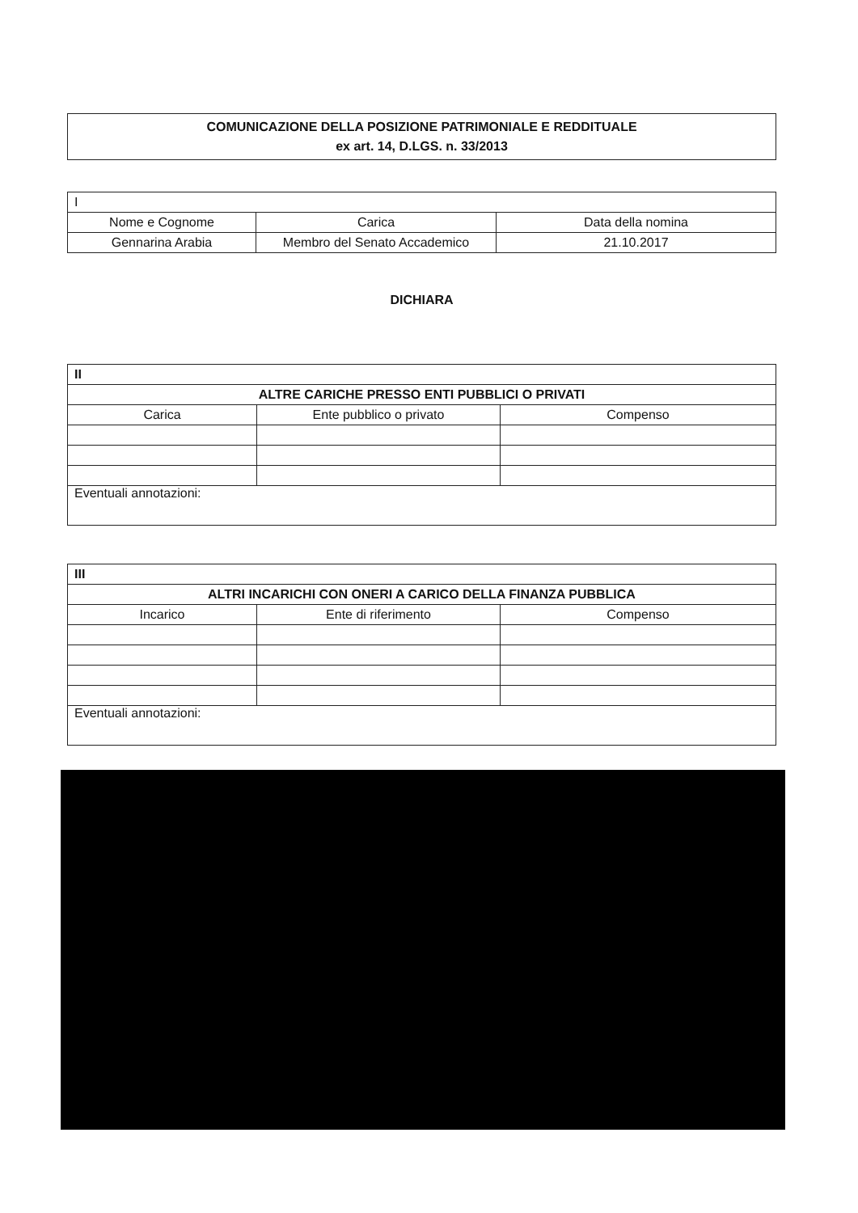COMUNICAZIONE DELLA POSIZIONE PATRIMONIALE E REDDITUALE
ex art. 14, D.LGS. n. 33/2013
| I | | |
| Nome e Cognome | Carica | Data della nomina |
| Gennarina Arabia | Membro del Senato Accademico | 21.10.2017 |
DICHIARA
| II | | |
| ALTRE CARICHE PRESSO ENTI PUBBLICI O PRIVATI | | |
| Carica | Ente pubblico o privato | Compenso |
| Eventuali annotazioni: | | |
| III | | |
| ALTRI INCARICHI CON ONERI A CARICO DELLA FINANZA PUBBLICA | | |
| Incarico | Ente di riferimento | Compenso |
| Eventuali annotazioni: | | |